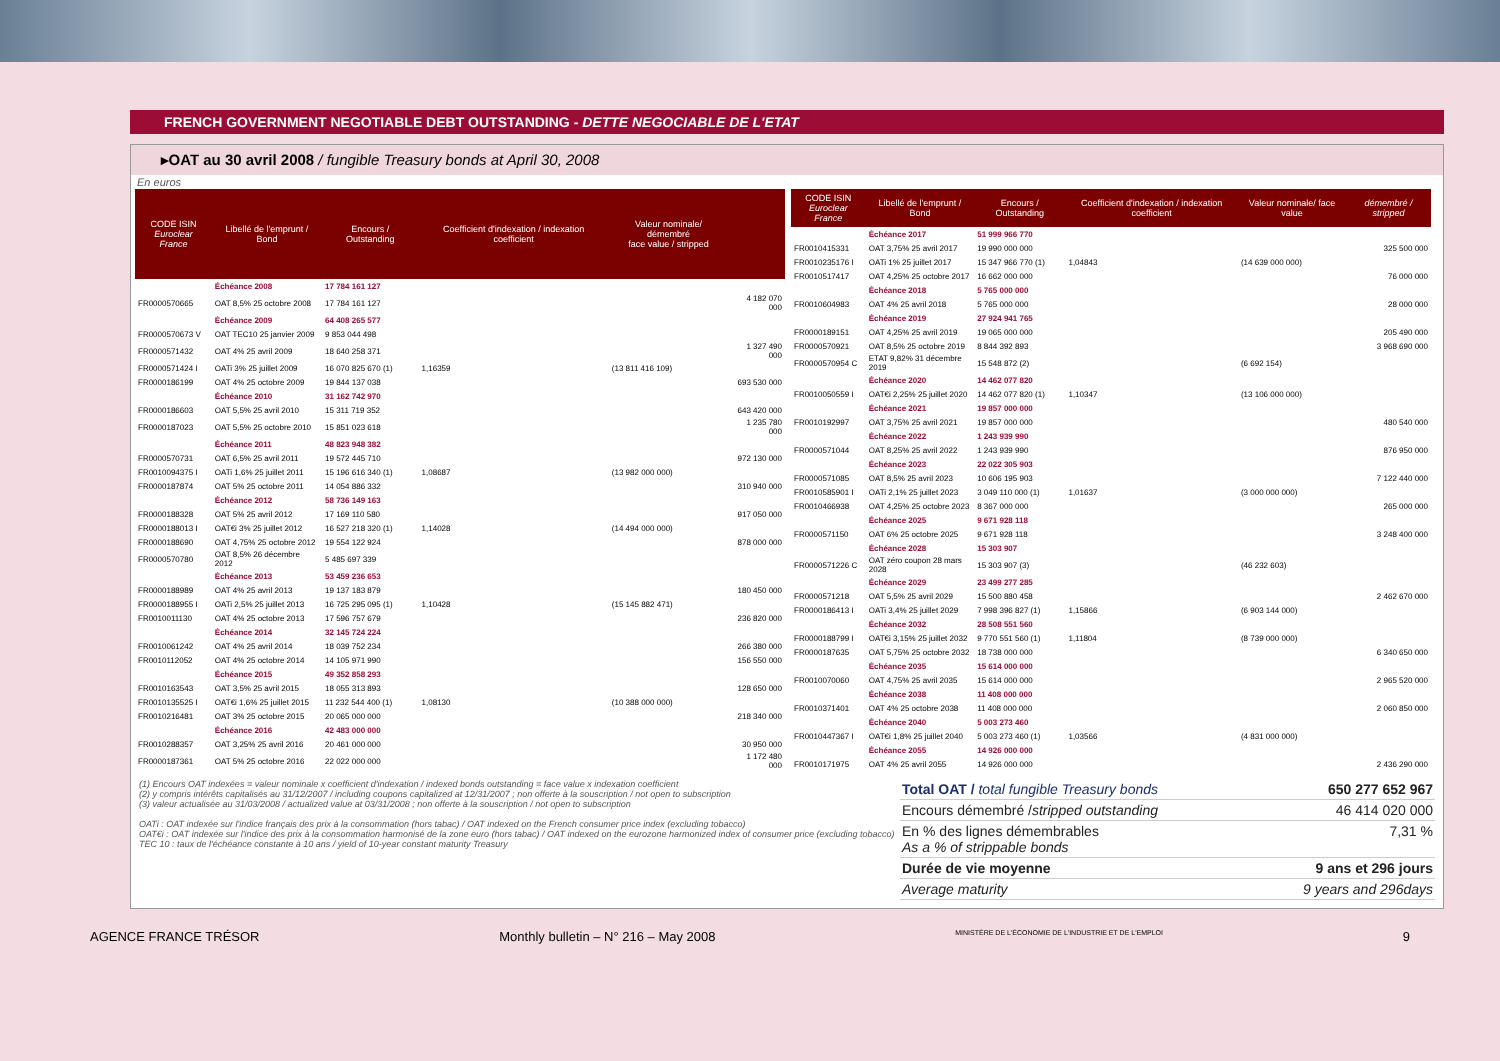FRENCH GOVERNMENT NEGOTIABLE DEBT OUTSTANDING - DETTE NEGOCIABLE DE L'ETAT
▸OAT au 30 avril 2008 / fungible Treasury bonds at April 30, 2008
En euros
| CODE ISIN Euroclear France | Libellé de l'emprunt / Bond | Encours / Outstanding | Coefficient d'indexation / indexation coefficient | Valeur nominale/ démembré face value / stripped | |
| --- | --- | --- | --- | --- | --- |
| | Échéance 2008 | 17 784 161 127 | | | |
| FR0000570665 | OAT 8,5% 25 octobre 2008 | 17 784 161 127 | | | 4 182 070 000 |
| | Échéance 2009 | 64 408 265 577 | | | |
| FR0000570673 V | OAT TEC10 25 janvier 2009 | 9 853 044 498 | | | |
| FR0000571432 | OAT 4% 25 avril 2009 | 18 640 258 371 | | | 1 327 490 000 |
| FR0000571424 I | OATi 3% 25 juillet 2009 | 16 070 825 670 (1) | 1,16359 | (13 811 416 109) | |
| FR0000186199 | OAT 4% 25 octobre 2009 | 19 844 137 038 | | | 693 530 000 |
| | Échéance 2010 | 31 162 742 970 | | | |
| FR0000186603 | OAT 5,5% 25 avril 2010 | 15 311 719 352 | | | 643 420 000 |
| FR0000187023 | OAT 5,5% 25 octobre 2010 | 15 851 023 618 | | | 1 235 780 000 |
| | Échéance 2011 | 48 823 948 382 | | | |
| FR0000570731 | OAT 6,5% 25 avril 2011 | 19 572 445 710 | | | 972 130 000 |
| FR0010094375 I | OATi 1,6% 25 juillet 2011 | 15 196 616 340 (1) | 1,08687 | (13 982 000 000) | |
| FR0000187874 | OAT 5% 25 octobre 2011 | 14 054 886 332 | | | 310 940 000 |
| | Échéance 2012 | 58 736 149 163 | | | |
| FR0000188328 | OAT 5% 25 avril 2012 | 17 169 110 580 | | | 917 050 000 |
| FR0000188013 I | OAT€i 3% 25 juillet 2012 | 16 527 218 320 (1) | 1,14028 | (14 494 000 000) | |
| FR0000188690 | OAT 4,75% 25 octobre 2012 | 19 554 122 924 | | | 878 000 000 |
| FR0000570780 | OAT 8,5% 26 décembre 2012 | 5 485 697 339 | | | |
| | Échéance 2013 | 53 459 236 653 | | | |
| FR0000188989 | OAT 4% 25 avril 2013 | 19 137 183 879 | | | 180 450 000 |
| FR0000188955 I | OATi 2,5% 25 juillet 2013 | 16 725 295 095 (1) | 1,10428 | (15 145 882 471) | |
| FR0010011130 | OAT 4% 25 octobre 2013 | 17 596 757 679 | | | 236 820 000 |
| | Échéance 2014 | 32 145 724 224 | | | |
| FR0010061242 | OAT 4% 25 avril 2014 | 18 039 752 234 | | | 266 380 000 |
| FR0010112052 | OAT 4% 25 octobre 2014 | 14 105 971 990 | | | 156 550 000 |
| | Échéance 2015 | 49 352 858 293 | | | |
| FR0010163543 | OAT 3,5% 25 avril 2015 | 18 055 313 893 | | | 128 650 000 |
| FR0010135525 I | OAT€i 1,6% 25 juillet 2015 | 11 232 544 400 (1) | 1,08130 | (10 388 000 000) | |
| FR0010216481 | OAT 3% 25 octobre 2015 | 20 065 000 000 | | | 218 340 000 |
| | Échéance 2016 | 42 483 000 000 | | | |
| FR0010288357 | OAT 3,25% 25 avril 2016 | 20 461 000 000 | | | 30 950 000 |
| FR0000187361 | OAT 5% 25 octobre 2016 | 22 022 000 000 | | | 1 172 480 000 |
| CODE ISIN Euroclear France | Libellé de l'emprunt / Bond | Encours / Outstanding | Coefficient d'indexation / indexation coefficient | Valeur nominale/ face value | démembré / stripped |
| --- | --- | --- | --- | --- | --- |
| | Échéance 2017 | 51 999 966 770 | | | |
| FR0010415331 | OAT 3,75% 25 avril 2017 | 19 990 000 000 | | | 325 500 000 |
| FR0010235176 I | OATi 1% 25 juillet 2017 | 15 347 966 770 (1) | 1,04843 | (14 639 000 000) | |
| FR0010517417 | OAT 4,25% 25 octobre 2017 | 16 662 000 000 | | | 76 000 000 |
| | Échéance 2018 | 5 765 000 000 | | | |
| FR0010604983 | OAT 4% 25 avril 2018 | 5 765 000 000 | | | 28 000 000 |
| | Échéance 2019 | 27 924 941 765 | | | |
| FR0000189151 | OAT 4,25% 25 avril 2019 | 19 065 000 000 | | | 205 490 000 |
| FR0000570921 | OAT 8,5% 25 octobre 2019 | 8 844 392 893 | | | 3 968 690 000 |
| FR0000570954 C | ETAT 9,82% 31 décembre 2019 | 15 548 872 (2) | | (6 692 154) | |
| | Échéance 2020 | 14 462 077 820 | | | |
| FR0010050559 I | OAT€i 2,25% 25 juillet 2020 | 14 462 077 820 (1) | 1,10347 | (13 106 000 000) | |
| | Échéance 2021 | 19 857 000 000 | | | |
| FR0010192997 | OAT 3,75% 25 avril 2021 | 19 857 000 000 | | | 480 540 000 |
| | Échéance 2022 | 1 243 939 990 | | | |
| FR0000571044 | OAT 8,25% 25 avril 2022 | 1 243 939 990 | | | 876 950 000 |
| | Échéance 2023 | 22 022 305 903 | | | |
| FR0000571085 | OAT 8,5% 25 avril 2023 | 10 606 195 903 | | | 7 122 440 000 |
| FR0010585901 I | OATi 2,1% 25 juillet 2023 | 3 049 110 000 (1) | 1,01637 | (3 000 000 000) | |
| FR0010466938 | OAT 4,25% 25 octobre 2023 | 8 367 000 000 | | | 265 000 000 |
| | Échéance 2025 | 9 671 928 118 | | | |
| FR0000571150 | OAT 6% 25 octobre 2025 | 9 671 928 118 | | | 3 248 400 000 |
| | Échéance 2028 | 15 303 907 | | | |
| FR0000571226 C | OAT zéro coupon 28 mars 2028 | 15 303 907 (3) | | (46 232 603) | |
| | Échéance 2029 | 23 499 277 285 | | | |
| FR0000571218 | OAT 5,5% 25 avril 2029 | 15 500 880 458 | | | 2 462 670 000 |
| FR0000186413 I | OATi 3,4% 25 juillet 2029 | 7 998 396 827 (1) | 1,15866 | (6 903 144 000) | |
| | Échéance 2032 | 28 508 551 560 | | | |
| FR0000188799 I | OAT€i 3,15% 25 juillet 2032 | 9 770 551 560 (1) | 1,11804 | (8 739 000 000) | |
| FR0000187635 | OAT 5,75% 25 octobre 2032 | 18 738 000 000 | | | 6 340 650 000 |
| | Échéance 2035 | 15 614 000 000 | | | |
| FR0010070060 | OAT 4,75% 25 avril 2035 | 15 614 000 000 | | | 2 965 520 000 |
| | Échéance 2038 | 11 408 000 000 | | | |
| FR0010371401 | OAT 4% 25 octobre 2038 | 11 408 000 000 | | | 2 060 850 000 |
| | Échéance 2040 | 5 003 273 460 | | | |
| FR0010447367 I | OAT€i 1,8% 25 juillet 2040 | 5 003 273 460 (1) | 1,03566 | (4 831 000 000) | |
| | Échéance 2055 | 14 926 000 000 | | | |
| FR0010171975 | OAT 4% 25 avril 2055 | 14 926 000 000 | | | 2 436 290 000 |
(1) Encours OAT indexées = valeur nominale x coefficient d'indexation / indexed bonds outstanding = face value x indexation coefficient
(2) y compris intérêts capitalisés au 31/12/2007 / including coupons capitalized at 12/31/2007 ; non offerte à la souscription / not open to subscription
(3) valeur actualisée au 31/03/2008 / actualized value at 03/31/2008 ; non offerte à la souscription / not open to subscription
OATi : OAT indexée sur l'indice français des prix à la consommation (hors tabac) / OAT indexed on the French consumer price index (excluding tobacco)
OAT€i : OAT indexée sur l'indice des prix à la consommation harmonisé de la zone euro (hors tabac) / OAT indexed on the eurozone harmonized index of consumer price (excluding tobacco)
TEC 10 : taux de l'échéance constante à 10 ans / yield of 10-year constant maturity Treasury
Total OAT / total fungible Treasury bonds 650 277 652 967
Encours démembré /stripped outstanding 46 414 020 000
En % des lignes démembrables
As a % of strippable bonds 7,31 %
Durée de vie moyenne 9 ans et 296 jours
Average maturity 9 years and 296days
AGENCE FRANCE TRÉSOR Monthly bulletin – N° 216 – May 2008 MINISTÈRE DE L'ÉCONOMIE DE L'INDUSTRIE ET DE L'EMPLOI 9